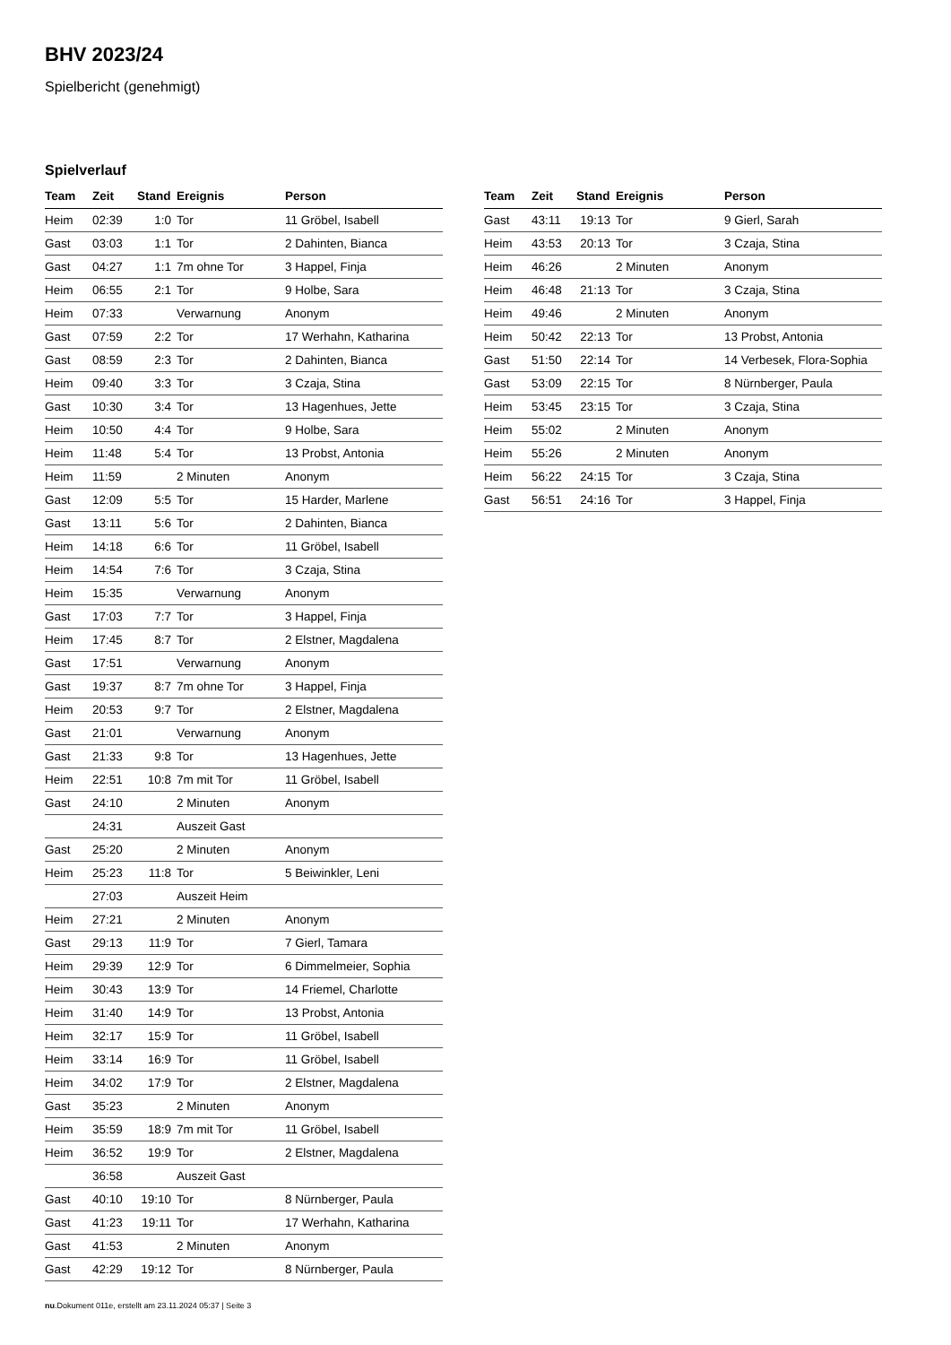BHV 2023/24
Spielbericht (genehmigt)
Spielverlauf
| Team | Zeit | Stand | Ereignis | Person |
| --- | --- | --- | --- | --- |
| Heim | 02:39 | 1:0 | Tor | 11 Gröbel, Isabell |
| Gast | 03:03 | 1:1 | Tor | 2 Dahinten, Bianca |
| Gast | 04:27 | 1:1 | 7m ohne Tor | 3 Happel, Finja |
| Heim | 06:55 | 2:1 | Tor | 9 Holbe, Sara |
| Heim | 07:33 | | Verwarnung | Anonym |
| Gast | 07:59 | 2:2 | Tor | 17 Werhahn, Katharina |
| Gast | 08:59 | 2:3 | Tor | 2 Dahinten, Bianca |
| Heim | 09:40 | 3:3 | Tor | 3 Czaja, Stina |
| Gast | 10:30 | 3:4 | Tor | 13 Hagenhues, Jette |
| Heim | 10:50 | 4:4 | Tor | 9 Holbe, Sara |
| Heim | 11:48 | 5:4 | Tor | 13 Probst, Antonia |
| Heim | 11:59 | | 2 Minuten | Anonym |
| Gast | 12:09 | 5:5 | Tor | 15 Harder, Marlene |
| Gast | 13:11 | 5:6 | Tor | 2 Dahinten, Bianca |
| Heim | 14:18 | 6:6 | Tor | 11 Gröbel, Isabell |
| Heim | 14:54 | 7:6 | Tor | 3 Czaja, Stina |
| Heim | 15:35 | | Verwarnung | Anonym |
| Gast | 17:03 | 7:7 | Tor | 3 Happel, Finja |
| Heim | 17:45 | 8:7 | Tor | 2 Elstner, Magdalena |
| Gast | 17:51 | | Verwarnung | Anonym |
| Gast | 19:37 | 8:7 | 7m ohne Tor | 3 Happel, Finja |
| Heim | 20:53 | 9:7 | Tor | 2 Elstner, Magdalena |
| Gast | 21:01 | | Verwarnung | Anonym |
| Gast | 21:33 | 9:8 | Tor | 13 Hagenhues, Jette |
| Heim | 22:51 | 10:8 | 7m mit Tor | 11 Gröbel, Isabell |
| Gast | 24:10 | | 2 Minuten | Anonym |
| | 24:31 | | Auszeit Gast | |
| Gast | 25:20 | | 2 Minuten | Anonym |
| Heim | 25:23 | 11:8 | Tor | 5 Beiwinkler, Leni |
| | 27:03 | | Auszeit Heim | |
| Heim | 27:21 | | 2 Minuten | Anonym |
| Gast | 29:13 | 11:9 | Tor | 7 Gierl, Tamara |
| Heim | 29:39 | 12:9 | Tor | 6 Dimmelmeier, Sophia |
| Heim | 30:43 | 13:9 | Tor | 14 Friemel, Charlotte |
| Heim | 31:40 | 14:9 | Tor | 13 Probst, Antonia |
| Heim | 32:17 | 15:9 | Tor | 11 Gröbel, Isabell |
| Heim | 33:14 | 16:9 | Tor | 11 Gröbel, Isabell |
| Heim | 34:02 | 17:9 | Tor | 2 Elstner, Magdalena |
| Gast | 35:23 | | 2 Minuten | Anonym |
| Heim | 35:59 | 18:9 | 7m mit Tor | 11 Gröbel, Isabell |
| Heim | 36:52 | 19:9 | Tor | 2 Elstner, Magdalena |
| | 36:58 | | Auszeit Gast | |
| Gast | 40:10 | 19:10 | Tor | 8 Nürnberger, Paula |
| Gast | 41:23 | 19:11 | Tor | 17 Werhahn, Katharina |
| Gast | 41:53 | | 2 Minuten | Anonym |
| Gast | 42:29 | 19:12 | Tor | 8 Nürnberger, Paula |
| Team | Zeit | Stand | Ereignis | Person |
| --- | --- | --- | --- | --- |
| Gast | 43:11 | 19:13 | Tor | 9 Gierl, Sarah |
| Heim | 43:53 | 20:13 | Tor | 3 Czaja, Stina |
| Heim | 46:26 | | 2 Minuten | Anonym |
| Heim | 46:48 | 21:13 | Tor | 3 Czaja, Stina |
| Heim | 49:46 | | 2 Minuten | Anonym |
| Heim | 50:42 | 22:13 | Tor | 13 Probst, Antonia |
| Gast | 51:50 | 22:14 | Tor | 14 Verbesek, Flora-Sophia |
| Gast | 53:09 | 22:15 | Tor | 8 Nürnberger, Paula |
| Heim | 53:45 | 23:15 | Tor | 3 Czaja, Stina |
| Heim | 55:02 | | 2 Minuten | Anonym |
| Heim | 55:26 | | 2 Minuten | Anonym |
| Heim | 56:22 | 24:15 | Tor | 3 Czaja, Stina |
| Gast | 56:51 | 24:16 | Tor | 3 Happel, Finja |
nu.Dokument 011e, erstellt am 23.11.2024 05:37 | Seite 3